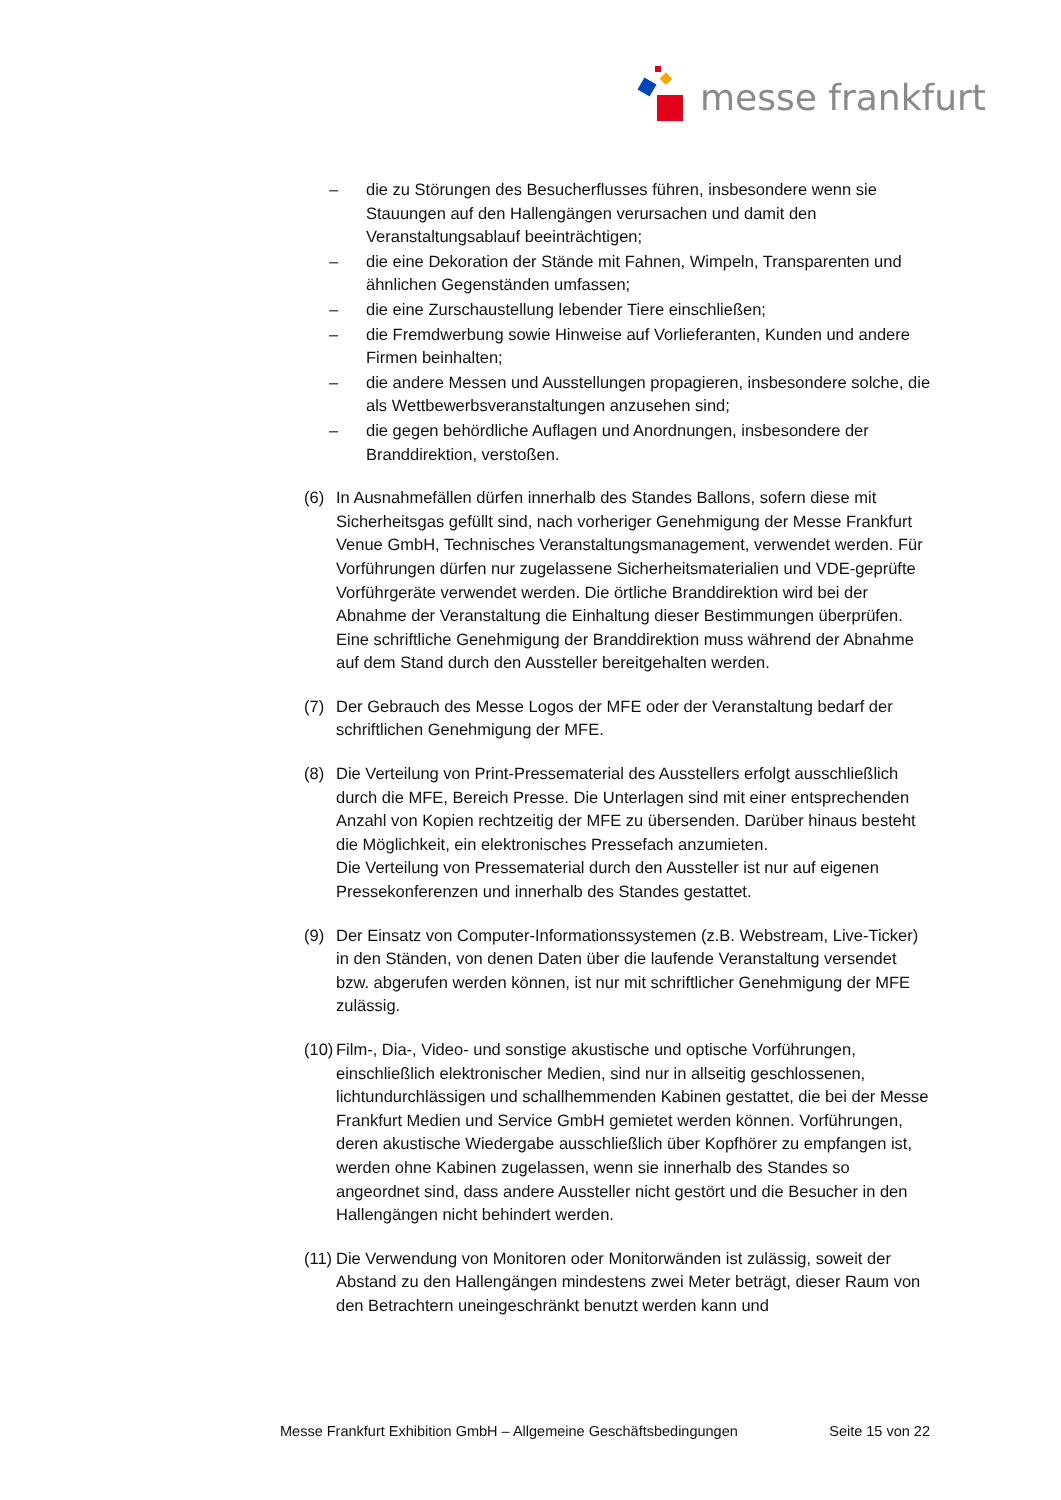messe frankfurt
– die zu Störungen des Besucherflusses führen, insbesondere wenn sie Stauungen auf den Hallengängen verursachen und damit den Veranstaltungsablauf beeinträchtigen;
– die eine Dekoration der Stände mit Fahnen, Wimpeln, Transparenten und ähnlichen Gegenständen umfassen;
– die eine Zurschaustellung lebender Tiere einschließen;
– die Fremdwerbung sowie Hinweise auf Vorlieferanten, Kunden und andere Firmen beinhalten;
– die andere Messen und Ausstellungen propagieren, insbesondere solche, die als Wettbewerbsveranstaltungen anzusehen sind;
– die gegen behördliche Auflagen und Anordnungen, insbesondere der Branddirektion, verstoßen.
(6) In Ausnahmefällen dürfen innerhalb des Standes Ballons, sofern diese mit Sicherheitsgas gefüllt sind, nach vorheriger Genehmigung der Messe Frankfurt Venue GmbH, Technisches Veranstaltungsmanagement, verwendet werden. Für Vorführungen dürfen nur zugelassene Sicherheitsmaterialien und VDE-geprüfte Vorführgeräte verwendet werden. Die örtliche Branddirektion wird bei der Abnahme der Veranstaltung die Einhaltung dieser Bestimmungen überprüfen. Eine schriftliche Genehmigung der Branddirektion muss während der Abnahme auf dem Stand durch den Aussteller bereitgehalten werden.
(7) Der Gebrauch des Messe Logos der MFE oder der Veranstaltung bedarf der schriftlichen Genehmigung der MFE.
(8) Die Verteilung von Print-Pressematerial des Ausstellers erfolgt ausschließlich durch die MFE, Bereich Presse. Die Unterlagen sind mit einer entsprechenden Anzahl von Kopien rechtzeitig der MFE zu übersenden. Darüber hinaus besteht die Möglichkeit, ein elektronisches Pressefach anzumieten.
Die Verteilung von Pressematerial durch den Aussteller ist nur auf eigenen Pressekonferenzen und innerhalb des Standes gestattet.
(9) Der Einsatz von Computer-Informationssystemen (z.B. Webstream, Live-Ticker) in den Ständen, von denen Daten über die laufende Veranstaltung versendet bzw. abgerufen werden können, ist nur mit schriftlicher Genehmigung der MFE zulässig.
(10) Film-, Dia-, Video- und sonstige akustische und optische Vorführungen, einschließlich elektronischer Medien, sind nur in allseitig geschlossenen, lichtundurchlässigen und schallhemmenden Kabinen gestattet, die bei der Messe Frankfurt Medien und Service GmbH gemietet werden können. Vorführungen, deren akustische Wiedergabe ausschließlich über Kopfhörer zu empfangen ist, werden ohne Kabinen zugelassen, wenn sie innerhalb des Standes so angeordnet sind, dass andere Aussteller nicht gestört und die Besucher in den Hallengängen nicht behindert werden.
(11) Die Verwendung von Monitoren oder Monitorwänden ist zulässig, soweit der Abstand zu den Hallengängen mindestens zwei Meter beträgt, dieser Raum von den Betrachtern uneingeschränkt benutzt werden kann und
Messe Frankfurt Exhibition GmbH – Allgemeine Geschäftsbedingungen Seite 15 von 22